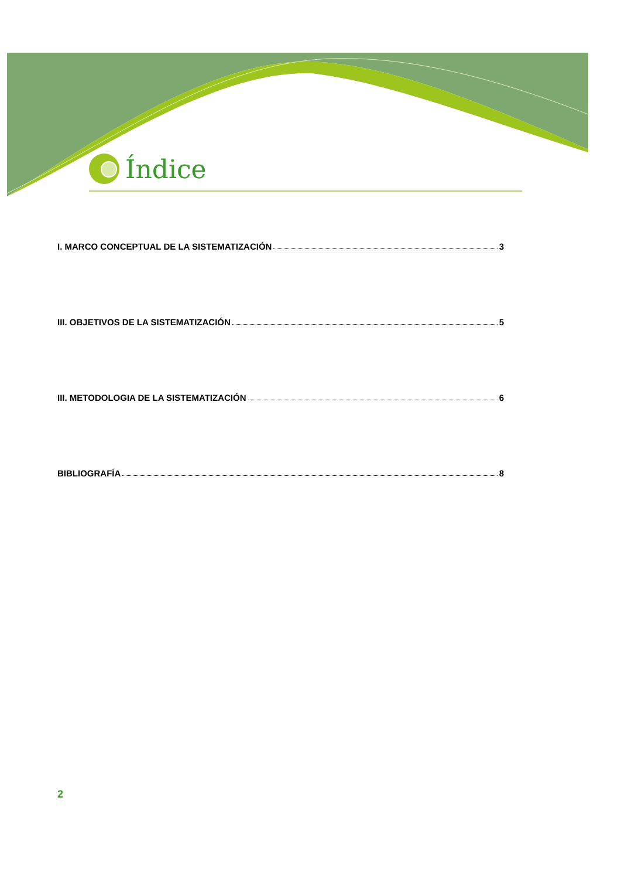Índice
I. MARCO CONCEPTUAL DE LA SISTEMATIZACIÓN 3
III. OBJETIVOS DE LA SISTEMATIZACIÓN 5
III. METODOLOGIA DE LA SISTEMATIZACIÓN 6
BIBLIOGRAFÍA 8
2